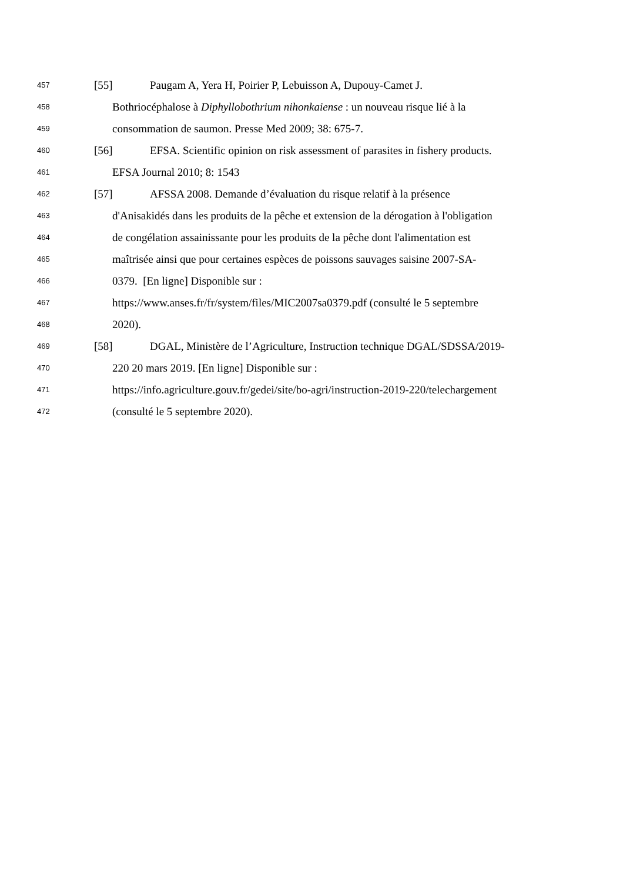457 [55] Paugam A, Yera H, Poirier P, Lebuisson A, Dupouy-Camet J.
458 Bothriocéphalose à Diphyllobothrium nihonkaiense : un nouveau risque lié à la
459 consommation de saumon. Presse Med 2009; 38: 675-7.
460 [56] EFSA. Scientific opinion on risk assessment of parasites in fishery products.
461 EFSA Journal 2010; 8: 1543
462 [57] AFSSA 2008. Demande d’évaluation du risque relatif à la présence
463 d'Anisakidés dans les produits de la pêche et extension de la dérogation à l'obligation
464 de congélation assainissante pour les produits de la pêche dont l'alimentation est
465 maîtrisée ainsi que pour certaines espèces de poissons sauvages saisine 2007-SA-
466 0379. [En ligne] Disponible sur :
467 https://www.anses.fr/fr/system/files/MIC2007sa0379.pdf (consulté le 5 septembre
468 2020).
469 [58] DGAL, Ministère de l’Agriculture, Instruction technique DGAL/SDSSA/2019-
470 220 20 mars 2019. [En ligne] Disponible sur :
471 https://info.agriculture.gouv.fr/gedei/site/bo-agri/instruction-2019-220/telechargement
472 (consulté le 5 septembre 2020).